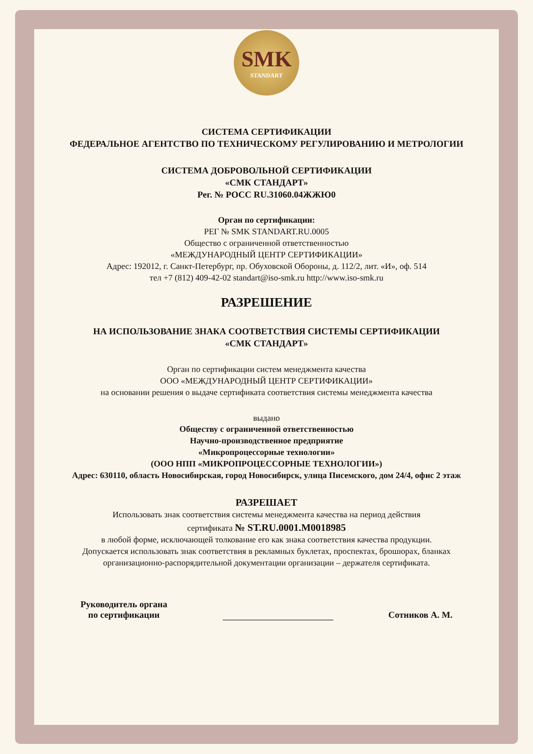SMK
STANDART
СИСТЕМА СЕРТИФИКАЦИИ
ФЕДЕРАЛЬНОЕ АГЕНТСТВО ПО ТЕХНИЧЕСКОМУ РЕГУЛИРОВАНИЮ И МЕТРОЛОГИИ
СИСТЕМА ДОБРОВОЛЬНОЙ СЕРТИФИКАЦИИ
«СМК СТАНДАРТ»
Рег. № РОСС RU.31060.04ЖЖЮ0
Орган по сертификации:
РЕГ № SMK STANDART.RU.0005
Общество с ограниченной ответственностью
«МЕЖДУНАРОДНЫЙ ЦЕНТР СЕРТИФИКАЦИИ»
Адрес: 192012, г. Санкт-Петербург, пр. Обуховской Обороны, д. 112/2, лит. «И», оф. 514
тел +7 (812) 409-42-02 standart@iso-smk.ru http://www.iso-smk.ru
РАЗРЕШЕНИЕ
НА ИСПОЛЬЗОВАНИЕ ЗНАКА СООТВЕТСТВИЯ СИСТЕМЫ СЕРТИФИКАЦИИ
«СМК СТАНДАРТ»
Орган по сертификации систем менеджмента качества
ООО «МЕЖДУНАРОДНЫЙ ЦЕНТР СЕРТИФИКАЦИИ»
на основании решения о выдаче сертификата соответствия системы менеджмента качества
выдано
Обществу с ограниченной ответственностью
Научно-производственное предприятие
«Микропроцессорные технологии»
(ООО НПП «МИКРОПРОЦЕССОРНЫЕ ТЕХНОЛОГИИ»)
Адрес: 630110, область Новосибирская, город Новосибирск, улица Писемского, дом 24/4, офис 2 этаж
РАЗРЕШАЕТ
Использовать знак соответствия системы менеджмента качества на период действия
сертификата № ST.RU.0001.M0018985
в любой форме, исключающей толкование его как знака соответствия качества продукции.
Допускается использовать знак соответствия в рекламных буклетах, проспектах, брошюрах, бланках организационно-распорядительной документации организации – держателя сертификата.
Руководитель органа
по сертификации
Сотников А. М.